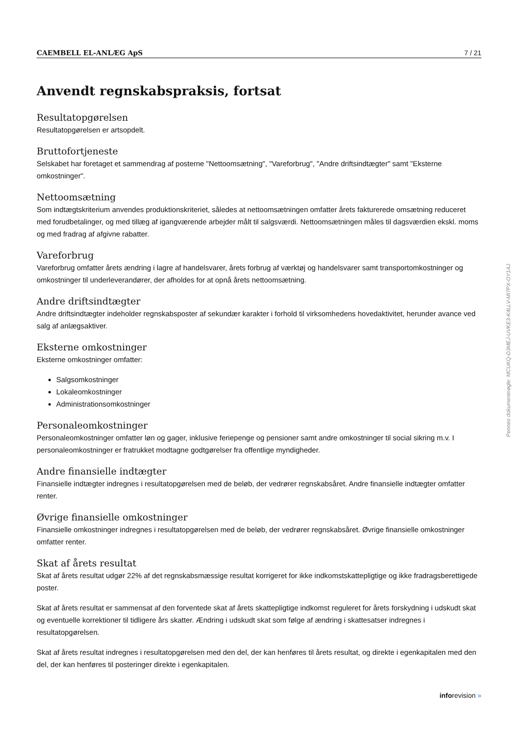CAEMBELL EL-ANLÆG ApS 7 / 21
Anvendt regnskabspraksis, fortsat
Resultatopgørelsen
Resultatopgørelsen er artsopdelt.
Bruttofortjeneste
Selskabet har foretaget et sammendrag af posterne "Nettoomsætning", "Vareforbrug", "Andre driftsindtægter" samt "Eksterne omkostninger".
Nettoomsætning
Som indtægtskriterium anvendes produktionskriteriet, således at nettoomsætningen omfatter årets fakturerede omsætning reduceret med forudbetalinger, og med tillæg af igangværende arbejder målt til salgsværdi. Nettoomsætningen måles til dagsværdien ekskl. moms og med fradrag af afgivne rabatter.
Vareforbrug
Vareforbrug omfatter årets ændring i lagre af handelsvarer, årets forbrug af værktøj og handelsvarer samt transportomkostninger og omkostninger til underleverandører, der afholdes for at opnå årets nettoomsætning.
Andre driftsindtægter
Andre driftsindtægter indeholder regnskabsposter af sekundær karakter i forhold til virksomhedens hovedaktivitet, herunder avance ved salg af anlægsaktiver.
Eksterne omkostninger
Eksterne omkostninger omfatter:
Salgsomkostninger
Lokaleomkostninger
Administrationsomkostninger
Personaleomkostninger
Personaleomkostninger omfatter løn og gager, inklusive feriepenge og pensioner samt andre omkostninger til social sikring m.v. I personaleomkostninger er fratrukket modtagne godtgørelser fra offentlige myndigheder.
Andre finansielle indtægter
Finansielle indtægter indregnes i resultatopgørelsen med de beløb, der vedrører regnskabsåret. Andre finansielle indtægter omfatter renter.
Øvrige finansielle omkostninger
Finansielle omkostninger indregnes i resultatopgørelsen med de beløb, der vedrører regnskabsåret. Øvrige finansielle omkostninger omfatter renter.
Skat af årets resultat
Skat af årets resultat udgør 22% af det regnskabsmæssige resultat korrigeret for ikke indkomstskattepligtige og ikke fradragsberettigede poster.
Skat af årets resultat er sammensat af den forventede skat af årets skattepligtige indkomst reguleret for årets forskydning i udskudt skat og eventuelle korrektioner til tidligere års skatter. Ændring i udskudt skat som følge af ændring i skattesatser indregnes i resultatopgørelsen.
Skat af årets resultat indregnes i resultatopgørelsen med den del, der kan henføres til årets resultat, og direkte i egenkapitalen med den del, der kan henføres til posteringer direkte i egenkapitalen.
Penneo dokumentnøgle: MCUKQ-D3MEJ-UVKE3-K4LLV-MI7PX-OY1AJ
inforevision »